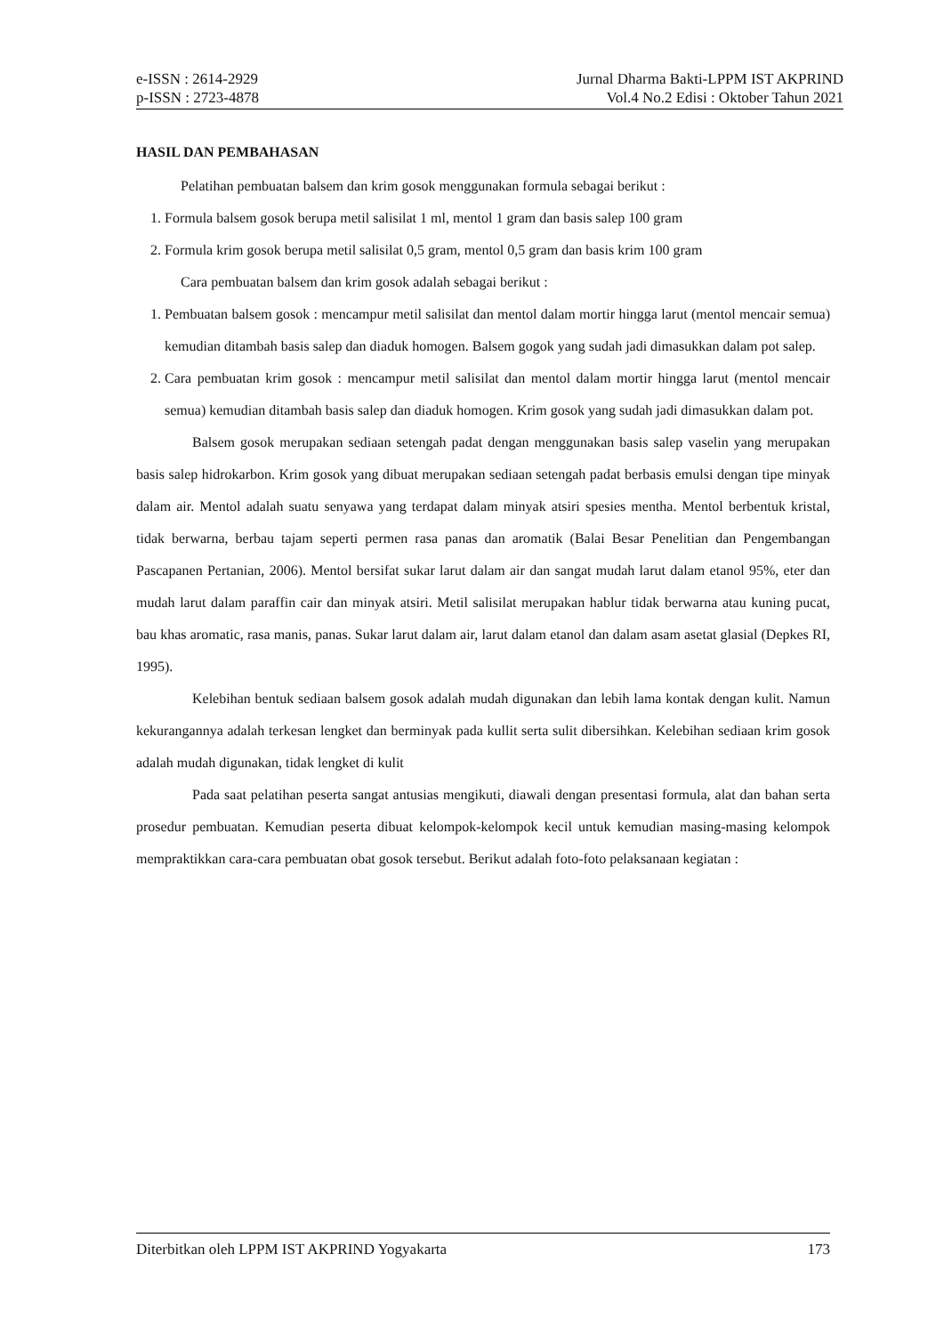e-ISSN : 2614-2929
p-ISSN : 2723-4878
Jurnal Dharma Bakti-LPPM IST AKPRIND
Vol.4 No.2 Edisi : Oktober Tahun 2021
HASIL DAN PEMBAHASAN
Pelatihan pembuatan balsem dan krim gosok menggunakan formula sebagai berikut :
1. Formula balsem gosok berupa metil salisilat 1 ml, mentol 1 gram dan basis salep 100 gram
2. Formula krim gosok berupa metil salisilat 0,5 gram, mentol 0,5 gram dan basis krim 100 gram
Cara pembuatan balsem dan krim gosok adalah sebagai berikut :
1. Pembuatan balsem gosok : mencampur metil salisilat dan mentol dalam mortir hingga larut (mentol mencair semua) kemudian ditambah basis salep dan diaduk homogen. Balsem gogok yang sudah jadi dimasukkan dalam pot salep.
2. Cara pembuatan krim gosok : mencampur metil salisilat dan mentol dalam mortir hingga larut (mentol mencair semua) kemudian ditambah basis salep dan diaduk homogen. Krim gosok yang sudah jadi dimasukkan dalam pot.
Balsem gosok merupakan sediaan setengah padat dengan menggunakan basis salep vaselin yang merupakan basis salep hidrokarbon. Krim gosok yang dibuat merupakan sediaan setengah padat berbasis emulsi dengan tipe minyak dalam air. Mentol adalah suatu senyawa yang terdapat dalam minyak atsiri spesies mentha. Mentol berbentuk kristal, tidak berwarna, berbau tajam seperti permen rasa panas dan aromatik (Balai Besar Penelitian dan Pengembangan Pascapanen Pertanian, 2006). Mentol bersifat sukar larut dalam air dan sangat mudah larut dalam etanol 95%, eter dan mudah larut dalam paraffin cair dan minyak atsiri. Metil salisilat merupakan hablur tidak berwarna atau kuning pucat, bau khas aromatic, rasa manis, panas. Sukar larut dalam air, larut dalam etanol dan dalam asam asetat glasial (Depkes RI, 1995).
Kelebihan bentuk sediaan balsem gosok adalah mudah digunakan dan lebih lama kontak dengan kulit. Namun kekurangannya adalah terkesan lengket dan berminyak pada kullit serta sulit dibersihkan. Kelebihan sediaan krim gosok adalah mudah digunakan, tidak lengket di kulit
Pada saat pelatihan peserta sangat antusias mengikuti, diawali dengan presentasi formula, alat dan bahan serta prosedur pembuatan. Kemudian peserta dibuat kelompok-kelompok kecil untuk kemudian masing-masing kelompok mempraktikkan cara-cara pembuatan obat gosok tersebut. Berikut adalah foto-foto pelaksanaan kegiatan :
Diterbitkan oleh LPPM IST AKPRIND Yogyakarta 173